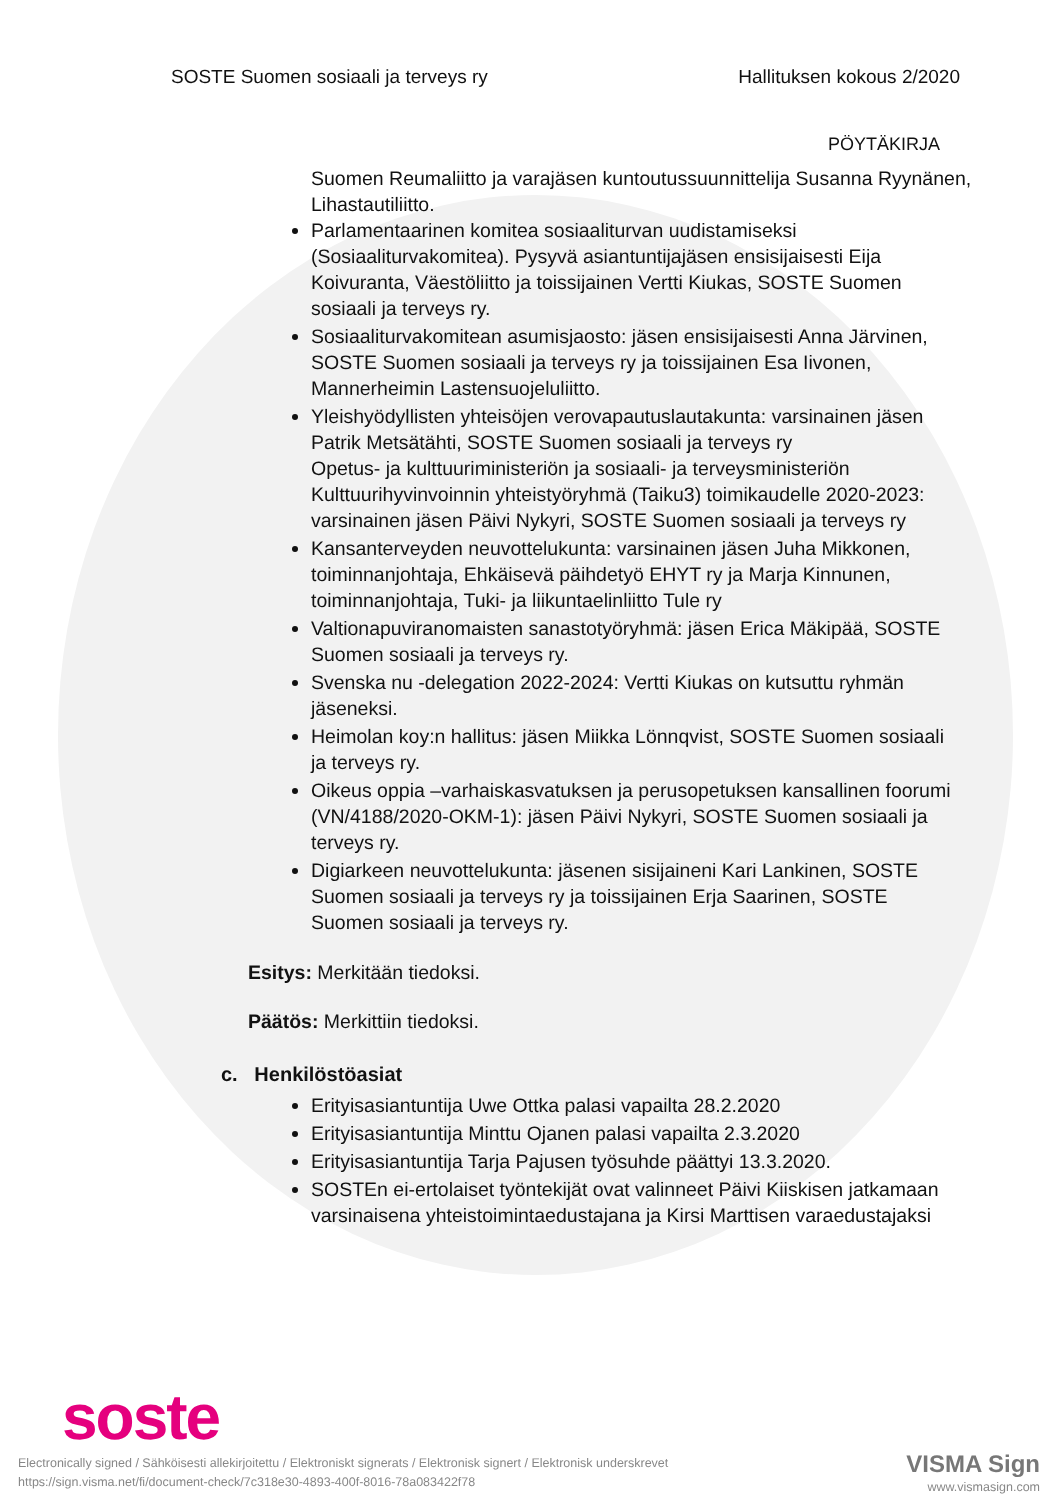SOSTE Suomen sosiaali ja terveys ry Hallituksen kokous 2/2020
PÖYTÄKIRJA
Suomen Reumaliitto ja varajäsen kuntoutussuunnittelija Susanna Ryynänen, Lihastautiliitto.
Parlamentaarinen komitea sosiaaliturvan uudistamiseksi (Sosiaaliturvakomitea). Pysyvä asiantuntijajäsen ensisijaisesti Eija Koivuranta, Väestöliitto ja toissijainen Vertti Kiukas, SOSTE Suomen sosiaali ja terveys ry.
Sosiaaliturvakomitean asumisjaosto: jäsen ensisijaisesti Anna Järvinen, SOSTE Suomen sosiaali ja terveys ry ja toissijainen Esa Iivonen, Mannerheimin Lastensuojeluliitto.
Yleishyödyllisten yhteisöjen verovapautuslautakunta: varsinainen jäsen Patrik Metsätähti, SOSTE Suomen sosiaali ja terveys ry
Opetus- ja kulttuuriministeriön ja sosiaali- ja terveysministeriön Kulttuurihyvinvoinnin yhteistyöryhmä (Taiku3) toimikaudelle 2020-2023: varsinainen jäsen Päivi Nykyri, SOSTE Suomen sosiaali ja terveys ry
Kansanterveyden neuvottelukunta: varsinainen jäsen Juha Mikkonen, toiminnanjohtaja, Ehkäisevä päihdetyö EHYT ry ja Marja Kinnunen, toiminnanjohtaja, Tuki- ja liikuntaelinliitto Tule ry
Valtionapuviranomaisten sanastotyöryhmä: jäsen Erica Mäkipää, SOSTE Suomen sosiaali ja terveys ry.
Svenska nu -delegation 2022-2024: Vertti Kiukas on kutsuttu ryhmän jäseneksi.
Heimolan koy:n hallitus: jäsen Miikka Lönnqvist, SOSTE Suomen sosiaali ja terveys ry.
Oikeus oppia –varhaiskasvatuksen ja perusopetuksen kansallinen foorumi (VN/4188/2020-OKM-1): jäsen Päivi Nykyri, SOSTE Suomen sosiaali ja terveys ry.
Digiarkeen neuvottelukunta: jäsenen sisijaineni Kari Lankinen, SOSTE Suomen sosiaali ja terveys ry ja toissijainen Erja Saarinen, SOSTE Suomen sosiaali ja terveys ry.
Esitys: Merkitään tiedoksi.
Päätös: Merkittiin tiedoksi.
c. Henkilöstöasiat
Erityisasiantuntija Uwe Ottka palasi vapailta 28.2.2020
Erityisasiantuntija Minttu Ojanen palasi vapailta 2.3.2020
Erityisasiantuntija Tarja Pajusen työsuhde päättyi 13.3.2020.
SOSTEn ei-ertolaiset työntekijät ovat valinneet Päivi Kiiskisen jatkamaan varsinaisena yhteistoimintaedustajana ja Kirsi Marttisen varaedustajaksi
soste
Electronically signed / Sähköisesti allekirjoitettu / Elektroniskt signerats / Elektronisk signert / Elektronisk underskrevet
https://sign.visma.net/fi/document-check/7c318e30-4893-400f-8016-78a083422f78
VISMA Sign
www.vismasign.com